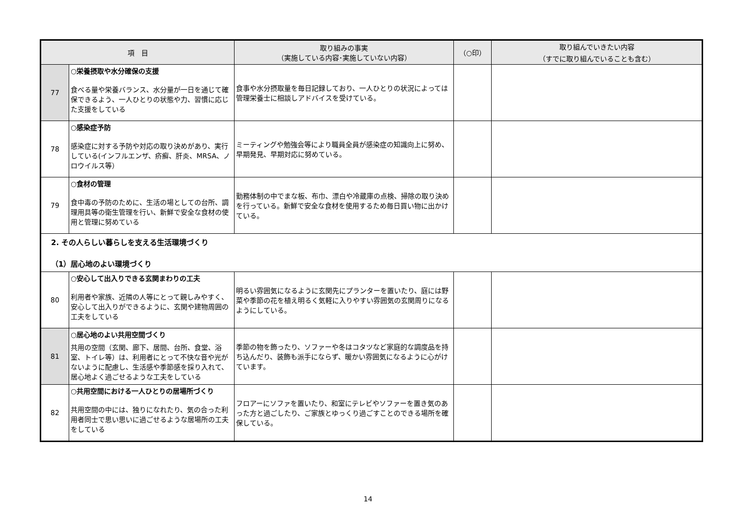| 項 目 | | 取り組みの事実 （実施している内容･実施していない内容） | （○印） | 取り組んでいきたい内容 （すでに取り組んでいることも含む） |
| --- | --- | --- | --- | --- |
| 77 | ○栄養摂取や水分確保の支援 食べる量や栄養バランス、水分量が一日を通じて確保できるよう、一人ひとりの状態や力、習慣に応じた支援をしている | 食事や水分摂取量を毎日記録しており、一人ひとりの状況によっては管理栄養士に相談しアドバイスを受けている。 | | |
| 78 | ○感染症予防 感染症に対する予防や対応の取り決めがあり、実行している(インフルエンザ、疥癬、肝炎、MRSA、ノロウイルス等） | ミーティングや勉強会等により職員全員が感染症の知識向上に努め、早期発見、早期対応に努めている。 | | |
| 79 | ○食材の管理 食中毒の予防のために、生活の場としての台所、調理用具等の衛生管理を行い、新鮮で安全な食材の使用と管理に努めている | 勤務体制の中でまな板、布巾、漂白や冷蔵庫の点検、掃除の取り決めを行っている。新鮮で安全な食材を使用するため毎日買い物に出かけている。 | | |
| 2. その人らしい暮らしを支える生活環境づくり （1）居心地のよい環境づくり | | | | |
| 80 | ○安心して出入りできる玄関まわりの工夫 利用者や家族、近隣の人等にとって親しみやすく、安心して出入りができるように、玄関や建物周囲の工夫をしている | 明るい雰囲気になるように玄関先にプランターを置いたり、庭には野菜や季節の花を植え明るく気軽に入りやすい雰囲気の玄関周りになるようにしている。 | | |
| 81 | ○居心地のよい共用空間づくり 共用の空間（玄関、廊下、居間、台所、食堂、浴室、トイレ等）は、利用者にとって不快な音や光がないように配慮し、生活感や季節感を採り入れて、居心地よく過ごせるような工夫をしている | 季節の物を飾ったり、ソファーや冬はコタツなど家庭的な調度品を持ち込んだり、装飾も派手にならず、暖かい雰囲気になるように心がけています。 | | |
| 82 | ○共用空間における一人ひとりの居場所づくり 共用空間の中には、独りになれたり、気の合った利用者同士で思い思いに過ごせるような居場所の工夫をしている | フロアーにソファを置いたり、和室にテレビやソファーを置き気のあった方と過ごしたり、ご家族とゆっくり過ごすことのできる場所を確保している。 | | |
14